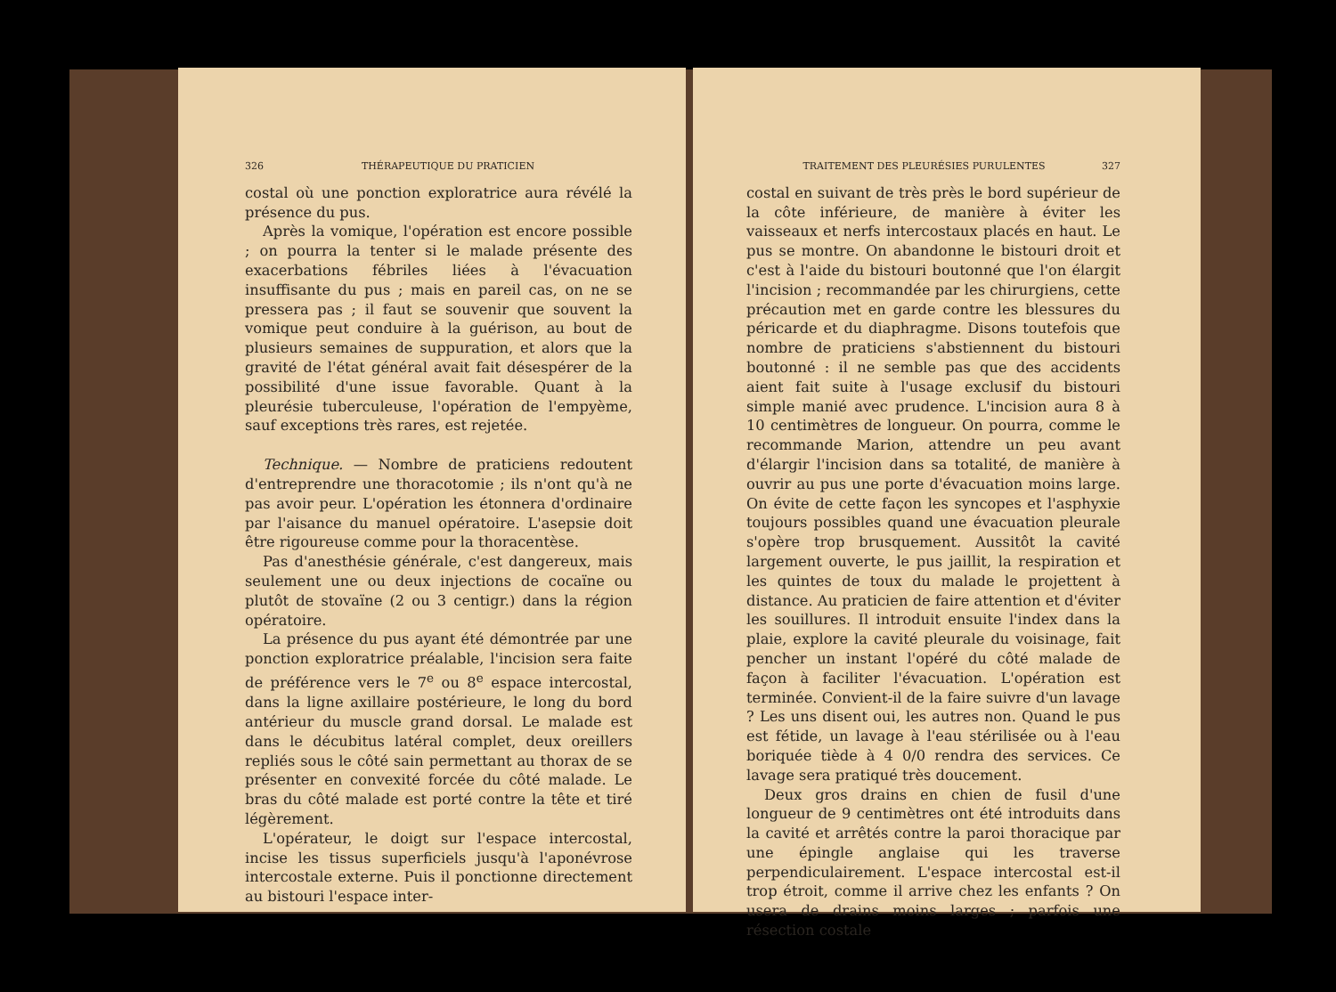326 THÉRAPEUTIQUE DU PRATICIEN
costal où une ponction exploratrice aura révélé la présence du pus.
Après la vomique, l'opération est encore possible ; on pourra la tenter si le malade présente des exacerbations fébriles liées à l'évacuation insuffisante du pus ; mais en pareil cas, on ne se pressera pas ; il faut se souvenir que souvent la vomique peut conduire à la guérison, au bout de plusieurs semaines de suppuration, et alors que la gravité de l'état général avait fait désespérer de la possibilité d'une issue favorable. Quant à la pleurésie tuberculeuse, l'opération de l'empyème, sauf exceptions très rares, est rejetée.
Technique. — Nombre de praticiens redoutent d'entreprendre une thoracotomie ; ils n'ont qu'à ne pas avoir peur. L'opération les étonnera d'ordinaire par l'aisance du manuel opératoire. L'asepsie doit être rigoureuse comme pour la thoracentèse.
Pas d'anesthésie générale, c'est dangereux, mais seulement une ou deux injections de cocaïne ou plutôt de stovaïne (2 ou 3 centigr.) dans la région opératoire.
La présence du pus ayant été démontrée par une ponction exploratrice préalable, l'incision sera faite de préférence vers le 7<sup>e</sup> ou 8<sup>e</sup> espace intercostal, dans la ligne axillaire postérieure, le long du bord antérieur du muscle grand dorsal. Le malade est dans le décubitus latéral complet, deux oreillers repliés sous le côté sain permettant au thorax de se présenter en convexité forcée du côté malade. Le bras du côté malade est porté contre la tête et tiré légèrement.
L'opérateur, le doigt sur l'espace intercostal, incise les tissus superficiels jusqu'à l'aponévrose intercostale externe. Puis il ponctionne directement au bistouri l'espace inter-
TRAITEMENT DES PLEURÉSIES PURULENTES 327
costal en suivant de très près le bord supérieur de la côte inférieure, de manière à éviter les vaisseaux et nerfs intercostaux placés en haut. Le pus se montre. On abandonne le bistouri droit et c'est à l'aide du bistouri boutonné que l'on élargit l'incision ; recommandée par les chirurgiens, cette précaution met en garde contre les blessures du péricarde et du diaphragme. Disons toutefois que nombre de praticiens s'abstiennent du bistouri boutonné : il ne semble pas que des accidents aient fait suite à l'usage exclusif du bistouri simple manié avec prudence. L'incision aura 8 à 10 centimètres de longueur. On pourra, comme le recommande Marion, attendre un peu avant d'élargir l'incision dans sa totalité, de manière à ouvrir au pus une porte d'évacuation moins large. On évite de cette façon les syncopes et l'asphyxie toujours possibles quand une évacuation pleurale s'opère trop brusquement. Aussitôt la cavité largement ouverte, le pus jaillit, la respiration et les quintes de toux du malade le projettent à distance. Au praticien de faire attention et d'éviter les souillures. Il introduit ensuite l'index dans la plaie, explore la cavité pleurale du voisinage, fait pencher un instant l'opéré du côté malade de façon à faciliter l'évacuation. L'opération est terminée. Convient-il de la faire suivre d'un lavage ? Les uns disent oui, les autres non. Quand le pus est fétide, un lavage à l'eau stérilisée ou à l'eau boriquée tiède à 4 0/0 rendra des services. Ce lavage sera pratiqué très doucement.
Deux gros drains en chien de fusil d'une longueur de 9 centimètres ont été introduits dans la cavité et arrêtés contre la paroi thoracique par une épingle anglaise qui les traverse perpendiculairement. L'espace intercostal est-il trop étroit, comme il arrive chez les enfants ? On usera de drains moins larges ; parfois une résection costale